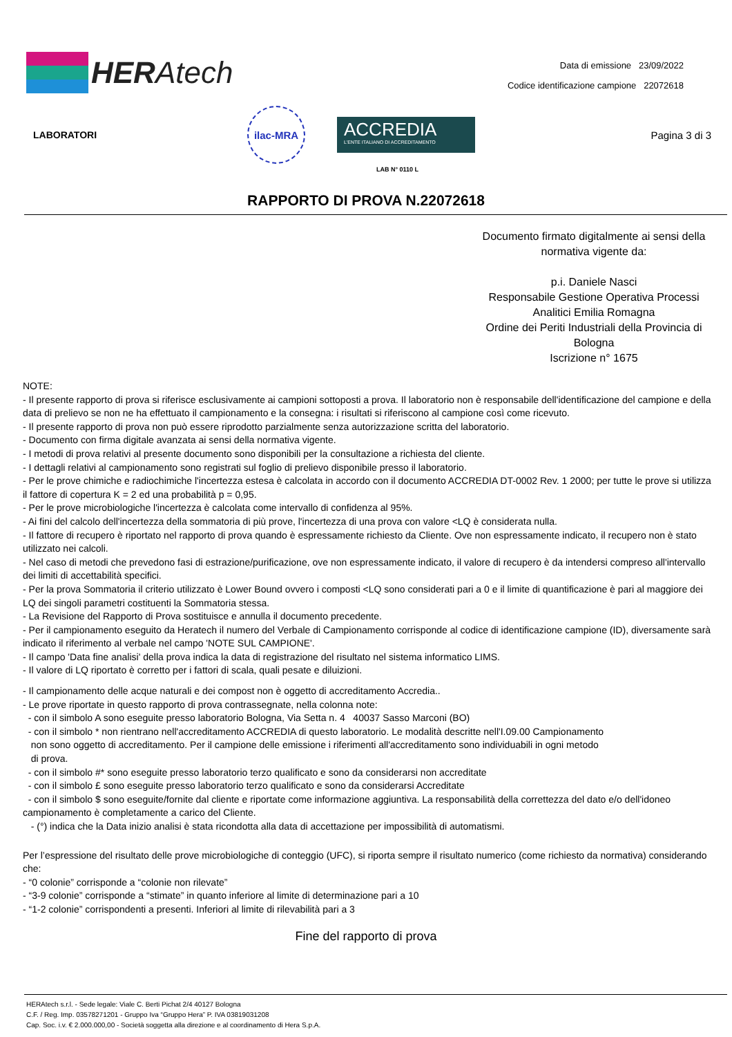HER Atech
Data di emissione 23/09/2022
Codice identificazione campione 22072618
LABORATORI
ilac-MRA
ACCREDIA
L'ENTE ITALIANO DI ACCREDITAMENTO
Pagina 3 di 3
LAB N° 0110 L
RAPPORTO DI PROVA N.22072618
Documento firmato digitalmente ai sensi della normativa vigente da:
p.i. Daniele Nasci
Responsabile Gestione Operativa Processi Analitici Emilia Romagna
Ordine dei Periti Industriali della Provincia di Bologna
Iscrizione n° 1675
NOTE:
- Il presente rapporto di prova si riferisce esclusivamente ai campioni sottoposti a prova. Il laboratorio non è responsabile dell'identificazione del campione e della data di prelievo se non ne ha effettuato il campionamento e la consegna: i risultati si riferiscono al campione così come ricevuto.
- Il presente rapporto di prova non può essere riprodotto parzialmente senza autorizzazione scritta del laboratorio.
- Documento con firma digitale avanzata ai sensi della normativa vigente.
- I metodi di prova relativi al presente documento sono disponibili per la consultazione a richiesta del cliente.
- I dettagli relativi al campionamento sono registrati sul foglio di prelievo disponibile presso il laboratorio.
- Per le prove chimiche e radiochimiche l'incertezza estesa è calcolata in accordo con il documento ACCREDIA DT-0002 Rev. 1 2000; per tutte le prove si utilizza il fattore di copertura K = 2 ed una probabilità p = 0,95.
- Per le prove microbiologiche l'incertezza è calcolata come intervallo di confidenza al 95%.
- Ai fini del calcolo dell'incertezza della sommatoria di più prove, l'incertezza di una prova con valore <LQ è considerata nulla.
- Il fattore di recupero è riportato nel rapporto di prova quando è espressamente richiesto da Cliente. Ove non espressamente indicato, il recupero non è stato utilizzato nei calcoli.
- Nel caso di metodi che prevedono fasi di estrazione/purificazione, ove non espressamente indicato, il valore di recupero è da intendersi compreso all'intervallo dei limiti di accettabilità specifici.
- Per la prova Sommatoria il criterio utilizzato è Lower Bound ovvero i composti <LQ sono considerati pari a 0 e il limite di quantificazione è pari al maggiore dei LQ dei singoli parametri costituenti la Sommatoria stessa.
- La Revisione del Rapporto di Prova sostituisce e annulla il documento precedente.
- Per il campionamento eseguito da Heratech il numero del Verbale di Campionamento corrisponde al codice di identificazione campione (ID), diversamente sarà indicato il riferimento al verbale nel campo 'NOTE SUL CAMPIONE'.
- Il campo 'Data fine analisi' della prova indica la data di registrazione del risultato nel sistema informatico LIMS.
- Il valore di LQ riportato è corretto per i fattori di scala, quali pesate e diluizioni.
- Il campionamento delle acque naturali e dei compost non è oggetto di accreditamento Accredia..
- Le prove riportate in questo rapporto di prova contrassegnate, nella colonna note:
- con il simbolo A sono eseguite presso laboratorio Bologna, Via Setta n. 4 40037 Sasso Marconi (BO)
- con il simbolo * non rientrano nell'accreditamento ACCREDIA di questo laboratorio. Le modalità descritte nell'I.09.00 Campionamento
non sono oggetto di accreditamento. Per il campione delle emissione i riferimenti all'accreditamento sono individuabili in ogni metodo
di prova.
- con il simbolo #* sono eseguite presso laboratorio terzo qualificato e sono da considerarsi non accreditate
- con il simbolo £ sono eseguite presso laboratorio terzo qualificato e sono da considerarsi Accreditate
- con il simbolo $ sono eseguite/fornite dal cliente e riportate come informazione aggiuntiva. La responsabilità della correttezza del dato e/o dell'idoneo campionamento è completamente a carico del Cliente.
- (°) indica che la Data inizio analisi è stata ricondotta alla data di accettazione per impossibilità di automatismi.
Per l’espressione del risultato delle prove microbiologiche di conteggio (UFC), si riporta sempre il risultato numerico (come richiesto da normativa) considerando che:
- “0 colonie” corrisponde a “colonie non rilevate”
- “3-9 colonie” corrisponde a “stimate” in quanto inferiore al limite di determinazione pari a 10
- “1-2 colonie” corrispondenti a presenti. Inferiori al limite di rilevabilità pari a 3
Fine del rapporto di prova
HERAtech s.r.l. - Sede legale: Viale C. Berti Pichat 2/4 40127 Bologna
C.F. / Reg. Imp. 03578271201 - Gruppo Iva “Gruppo Hera” P. IVA 03819031208
Cap. Soc. i.v. € 2.000.000,00 - Società soggetta alla direzione e al coordinamento di Hera S.p.A.